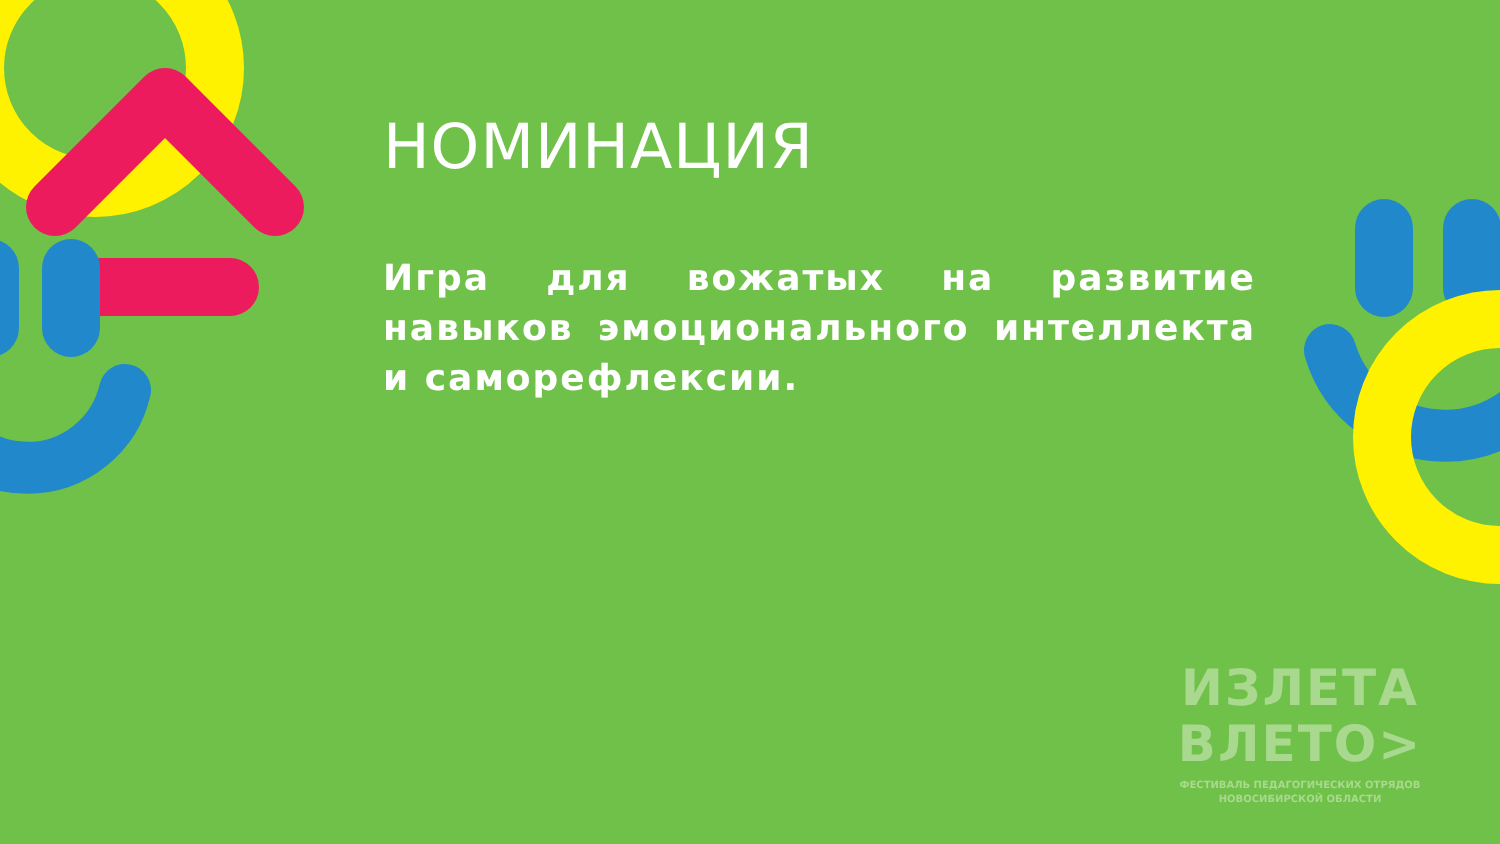НОМИНАЦИЯ
Игра для вожатых на развитие навыков эмоционального интеллекта и саморефлексии.
ИЗЛЕТА
ВЛЕТО>
ФЕСТИВАЛЬ ПЕДАГОГИЧЕСКИХ ОТРЯДОВ
НОВОСИБИРСКОЙ ОБЛАСТИ